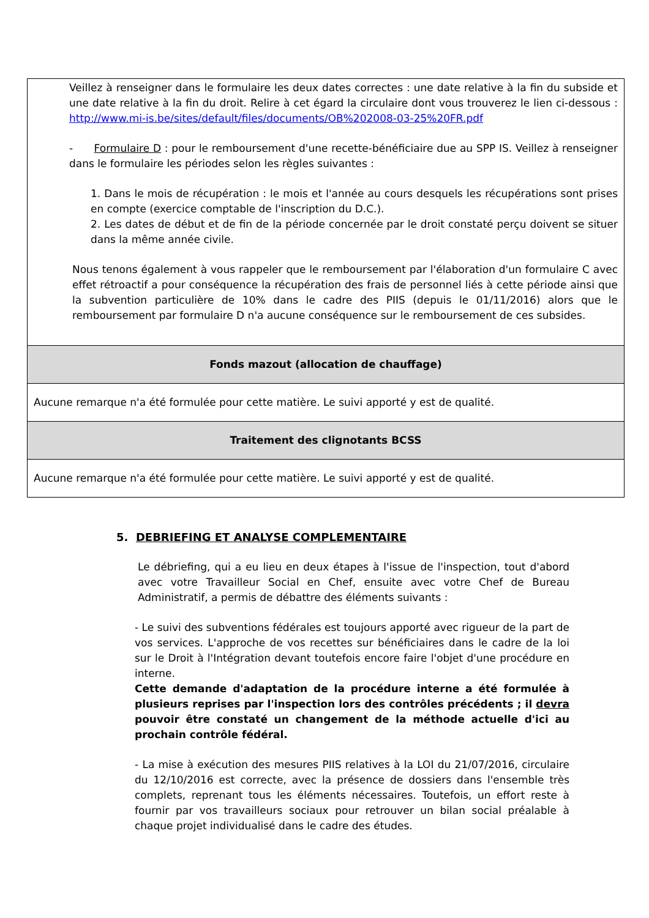| Veillez à renseigner dans le formulaire les deux dates correctes : une date relative à la fin du subside et une date relative à la fin du droit. Relire à cet égard la circulaire dont vous trouverez le lien ci-dessous : http://www.mi-is.be/sites/default/files/documents/OB%202008-03-25%20FR.pdf - Formulaire D : pour le remboursement d'une recette-bénéficiaire due au SPP IS. Veillez à renseigner dans le formulaire les périodes selon les règles suivantes : 1. Dans le mois de récupération : le mois et l'année au cours desquels les récupérations sont prises en compte (exercice comptable de l'inscription du D.C.). 2. Les dates de début et de fin de la période concernée par le droit constaté perçu doivent se situer dans la même année civile. Nous tenons également à vous rappeler que le remboursement par l'élaboration d'un formulaire C avec effet rétroactif a pour conséquence la récupération des frais de personnel liés à cette période ainsi que la subvention particulière de 10% dans le cadre des PIIS (depuis le 01/11/2016) alors que le remboursement par formulaire D n'a aucune conséquence sur le remboursement de ces subsides. |
| Fonds mazout (allocation de chauffage) |
| Aucune remarque n'a été formulée pour cette matière. Le suivi apporté y est de qualité. |
| Traitement des clignotants BCSS |
| Aucune remarque n'a été formulée pour cette matière. Le suivi apporté y est de qualité. |
5. DEBRIEFING ET ANALYSE COMPLEMENTAIRE
Le débriefing, qui a eu lieu en deux étapes à l'issue de l'inspection, tout d'abord avec votre Travailleur Social en Chef, ensuite avec votre Chef de Bureau Administratif, a permis de débattre des éléments suivants :
- Le suivi des subventions fédérales est toujours apporté avec rigueur de la part de vos services. L'approche de vos recettes sur bénéficiaires dans le cadre de la loi sur le Droit à l'Intégration devant toutefois encore faire l'objet d'une procédure en interne.
Cette demande d'adaptation de la procédure interne a été formulée à plusieurs reprises par l'inspection lors des contrôles précédents ; il devra pouvoir être constaté un changement de la méthode actuelle d'ici au prochain contrôle fédéral.
- La mise à exécution des mesures PIIS relatives à la LOI du 21/07/2016, circulaire du 12/10/2016 est correcte, avec la présence de dossiers dans l'ensemble très complets, reprenant tous les éléments nécessaires. Toutefois, un effort reste à fournir par vos travailleurs sociaux pour retrouver un bilan social préalable à chaque projet individualisé dans le cadre des études.